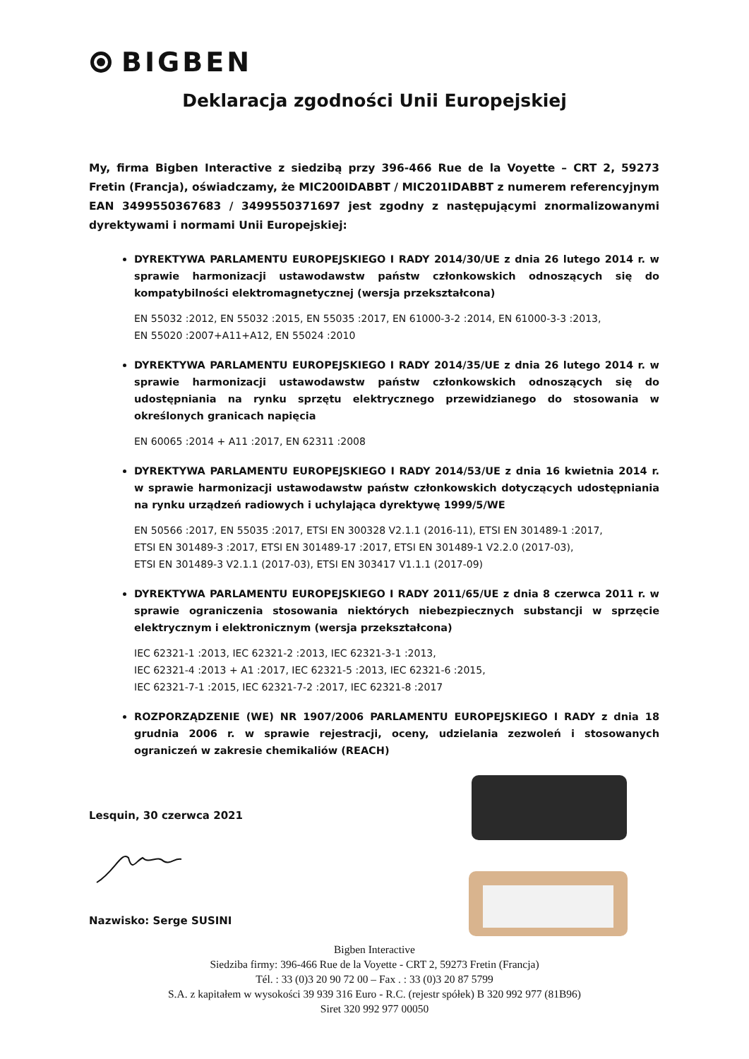BIGBEN
Deklaracja zgodności Unii Europejskiej
My, firma Bigben Interactive z siedzibą przy 396-466 Rue de la Voyette – CRT 2, 59273 Fretin (Francja), oświadczamy, że MIC200IDABBT / MIC201IDABBT z numerem referencyjnym EAN 3499550367683 / 3499550371697 jest zgodny z następującymi znormalizowanymi dyrektywami i normami Unii Europejskiej:
DYREKTYWA PARLAMENTU EUROPEJSKIEGO I RADY 2014/30/UE z dnia 26 lutego 2014 r. w sprawie harmonizacji ustawodawstw państw członkowskich odnoszących się do kompatybilności elektromagnetycznej (wersja przekształcona)
EN 55032 :2012, EN 55032 :2015, EN 55035 :2017, EN 61000-3-2 :2014, EN 61000-3-3 :2013,
EN 55020 :2007+A11+A12, EN 55024 :2010
DYREKTYWA PARLAMENTU EUROPEJSKIEGO I RADY 2014/35/UE z dnia 26 lutego 2014 r. w sprawie harmonizacji ustawodawstw państw członkowskich odnoszących się do udostępniania na rynku sprzętu elektrycznego przewidzianego do stosowania w określonych granicach napięcia
EN 60065 :2014 + A11 :2017, EN 62311 :2008
DYREKTYWA PARLAMENTU EUROPEJSKIEGO I RADY 2014/53/UE z dnia 16 kwietnia 2014 r. w sprawie harmonizacji ustawodawstw państw członkowskich dotyczących udostępniania na rynku urządzeń radiowych i uchylająca dyrektywę 1999/5/WE
EN 50566 :2017, EN 55035 :2017, ETSI EN 300328 V2.1.1 (2016-11), ETSI EN 301489-1 :2017,
ETSI EN 301489-3 :2017, ETSI EN 301489-17 :2017, ETSI EN 301489-1 V2.2.0 (2017-03),
ETSI EN 301489-3 V2.1.1 (2017-03), ETSI EN 303417 V1.1.1 (2017-09)
DYREKTYWA PARLAMENTU EUROPEJSKIEGO I RADY 2011/65/UE z dnia 8 czerwca 2011 r. w sprawie ograniczenia stosowania niektórych niebezpiecznych substancji w sprzęcie elektrycznym i elektronicznym (wersja przekształcona)
IEC 62321-1 :2013, IEC 62321-2 :2013, IEC 62321-3-1 :2013,
IEC 62321-4 :2013 + A1 :2017, IEC 62321-5 :2013, IEC 62321-6 :2015,
IEC 62321-7-1 :2015, IEC 62321-7-2 :2017, IEC 62321-8 :2017
ROZPORZĄDZENIE (WE) NR 1907/2006 PARLAMENTU EUROPEJSKIEGO I RADY z dnia 18 grudnia 2006 r. w sprawie rejestracji, oceny, udzielania zezwoleń i stosowanych ograniczeń w zakresie chemikaliów (REACH)
Lesquin, 30 czerwca 2021
Nazwisko: Serge SUSINI
Bigben Interactive
Siedziba firmy: 396-466 Rue de la Voyette - CRT 2, 59273 Fretin (Francja)
Tél. : 33 (0)3 20 90 72 00 – Fax . : 33 (0)3 20 87 5799
S.A. z kapitałem w wysokości 39 939 316 Euro - R.C. (rejestr spółek) B 320 992 977 (81B96)
Siret 320 992 977 00050